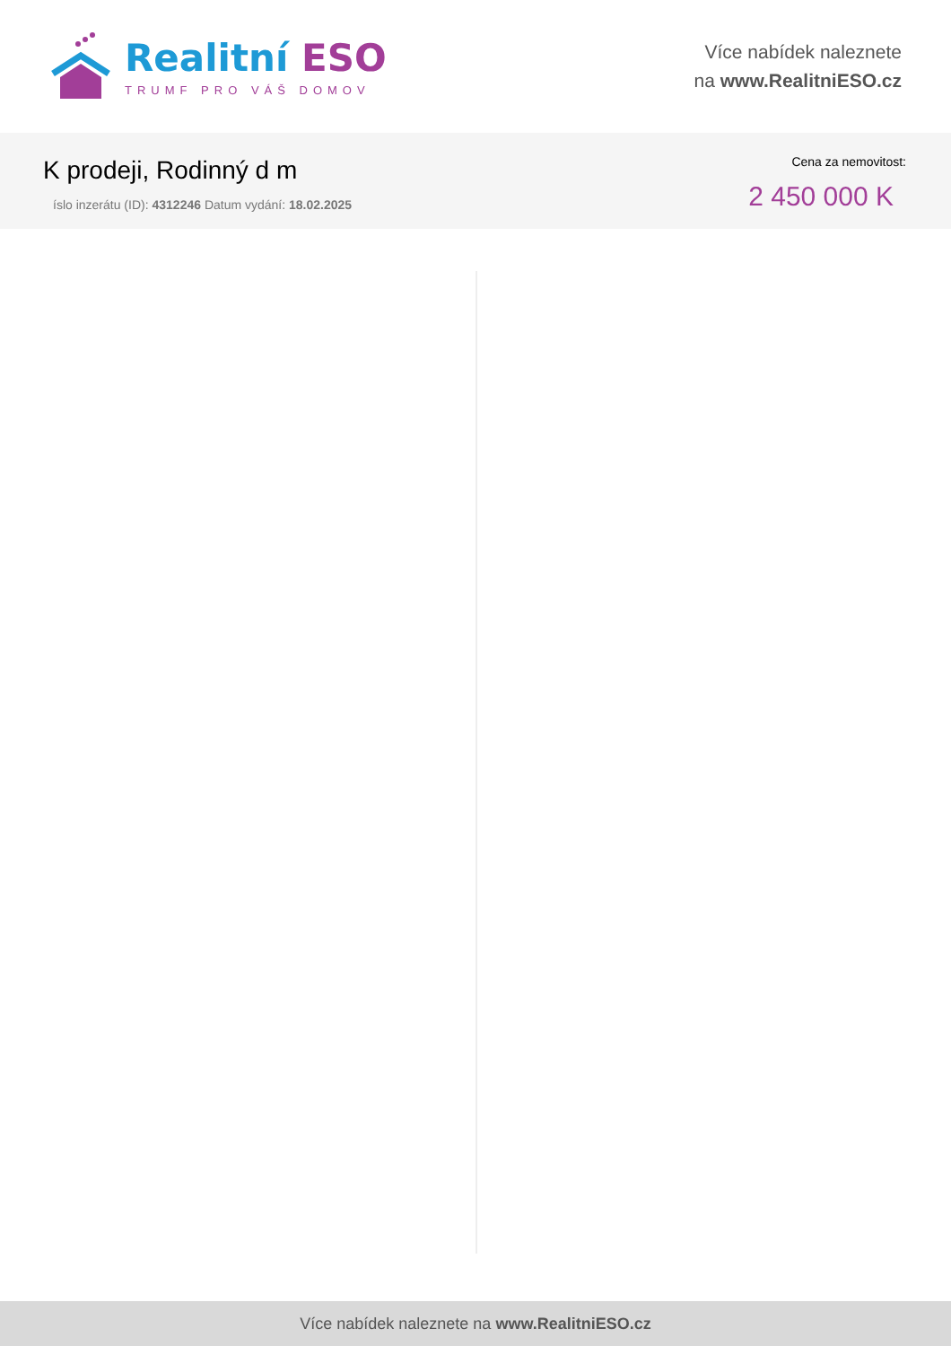Realitní ESO
TRUMF PRO VÁŠ DOMOV
Více nabídek naleznete
na www.RealitniESO.cz
K prodeji, Rodinný d m
íslo inzerátu (ID): 4312246 Datum vydání: 18.02.2025
Cena za nemovitost:
2 450 000 K
Více nabídek naleznete na www.RealitniESO.cz